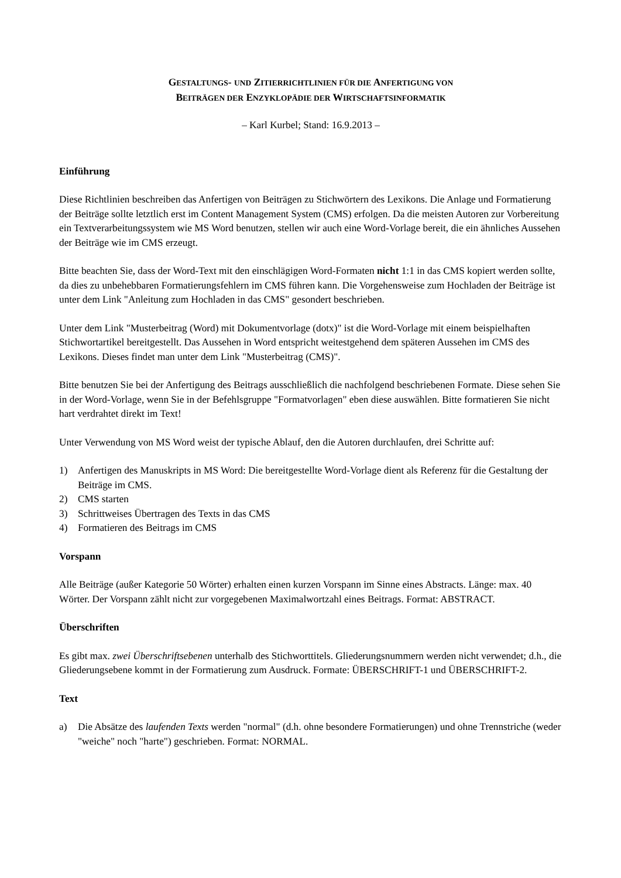GESTALTUNGS- UND ZITIERRICHTLINIEN FÜR DIE ANFERTIGUNG VON
BEITRÄGEN DER ENZYKLOPÄDIE DER WIRTSCHAFTSINFORMATIK
– Karl Kurbel; Stand: 16.9.2013 –
Einführung
Diese Richtlinien beschreiben das Anfertigen von Beiträgen zu Stichwörtern des Lexikons. Die Anlage und Formatierung der Beiträge sollte letztlich erst im Content Management System (CMS) erfolgen. Da die meisten Autoren zur Vorbereitung ein Textverarbeitungssystem wie MS Word benutzen, stellen wir auch eine Word-Vorlage bereit, die ein ähnliches Aussehen der Beiträge wie im CMS erzeugt.
Bitte beachten Sie, dass der Word-Text mit den einschlägigen Word-Formaten nicht 1:1 in das CMS kopiert werden sollte, da dies zu unbehebbaren Formatierungsfehlern im CMS führen kann. Die Vorgehensweise zum Hochladen der Beiträge ist unter dem Link "Anleitung zum Hochladen in das CMS" gesondert beschrieben.
Unter dem Link "Musterbeitrag (Word) mit Dokumentvorlage (dotx)" ist die Word-Vorlage mit einem beispielhaften Stichwortartikel bereitgestellt. Das Aussehen in Word entspricht weitestgehend dem späteren Aussehen im CMS des Lexikons. Dieses findet man unter dem Link "Musterbeitrag (CMS)".
Bitte benutzen Sie bei der Anfertigung des Beitrags ausschließlich die nachfolgend beschriebenen Formate. Diese sehen Sie in der Word-Vorlage, wenn Sie in der Befehlsgruppe "Formatvorlagen" eben diese auswählen. Bitte formatieren Sie nicht hart verdrahtet direkt im Text!
Unter Verwendung von MS Word weist der typische Ablauf, den die Autoren durchlaufen, drei Schritte auf:
1) Anfertigen des Manuskripts in MS Word: Die bereitgestellte Word-Vorlage dient als Referenz für die Gestaltung der Beiträge im CMS.
2) CMS starten
3) Schrittweises Übertragen des Texts in das CMS
4) Formatieren des Beitrags im CMS
Vorspann
Alle Beiträge (außer Kategorie 50 Wörter) erhalten einen kurzen Vorspann im Sinne eines Abstracts. Länge: max. 40 Wörter. Der Vorspann zählt nicht zur vorgegebenen Maximalwortzahl eines Beitrags. Format: ABSTRACT.
Überschriften
Es gibt max. zwei Überschriftsebenen unterhalb des Stichworttitels. Gliederungsnummern werden nicht verwendet; d.h., die Gliederungsebene kommt in der Formatierung zum Ausdruck. Formate: ÜBERSCHRIFT-1 und ÜBERSCHRIFT-2.
Text
a) Die Absätze des laufenden Texts werden "normal" (d.h. ohne besondere Formatierungen) und ohne Trennstriche (weder "weiche" noch "harte") geschrieben. Format: NORMAL.